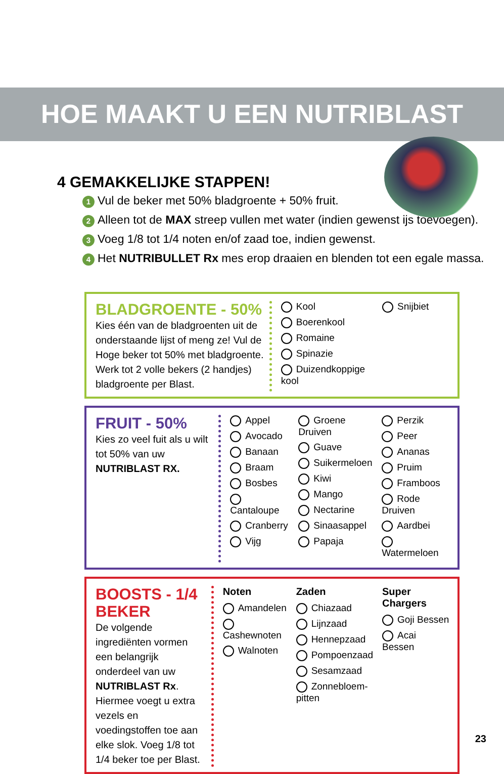HOE MAAKT U EEN NUTRIBLAST
4 GEMAKKELIJKE STAPPEN!
1 Vul de beker met 50% bladgroente + 50% fruit.
2 Alleen tot de MAX streep vullen met water (indien gewenst ijs toevoegen).
3 Voeg 1/8 tot 1/4 noten en/of zaad toe, indien gewenst.
4 Het NUTRIBULLET Rx mes erop draaien en blenden tot een egale massa.
BLADGROENTE - 50%
Kies één van de bladgroenten uit de onderstaande lijst of meng ze! Vul de Hoge beker tot 50% met bladgroente. Werk tot 2 volle bekers (2 handjes) bladgroente per Blast.
Kool
Boerenkool
Romaine
Spinazie
Duizendkoppige kool
Snijbiet
FRUIT - 50%
Kies zo veel fuit als u wilt tot 50% van uw NUTRIBLAST RX.
Appel
Avocado
Banaan
Braam
Bosbes
Cantaloupe
Cranberry
Vijg
Groene Druiven
Guave
Suikermeloen
Kiwi
Mango
Nectarine
Sinaasappel
Papaja
Perzik
Peer
Ananas
Pruim
Framboos
Rode Druiven
Aardbei
Watermeloen
BOOSTS - 1/4 BEKER
De volgende ingrediënten vormen een belangrijk onderdeel van uw NUTRIBLAST Rx. Hiermee voegt u extra vezels en voedingstoffen toe aan elke slok. Voeg 1/8 tot 1/4 beker toe per Blast.
Noten
Amandelen
Cashewnoten
Walnoten
Zaden
Chiazaad
Lijnzaad
Hennepzaad
Pompoenzaad
Sesamzaad
Zonnebloem-pitten
Super Chargers
Goji Bessen
Acai Bessen
23